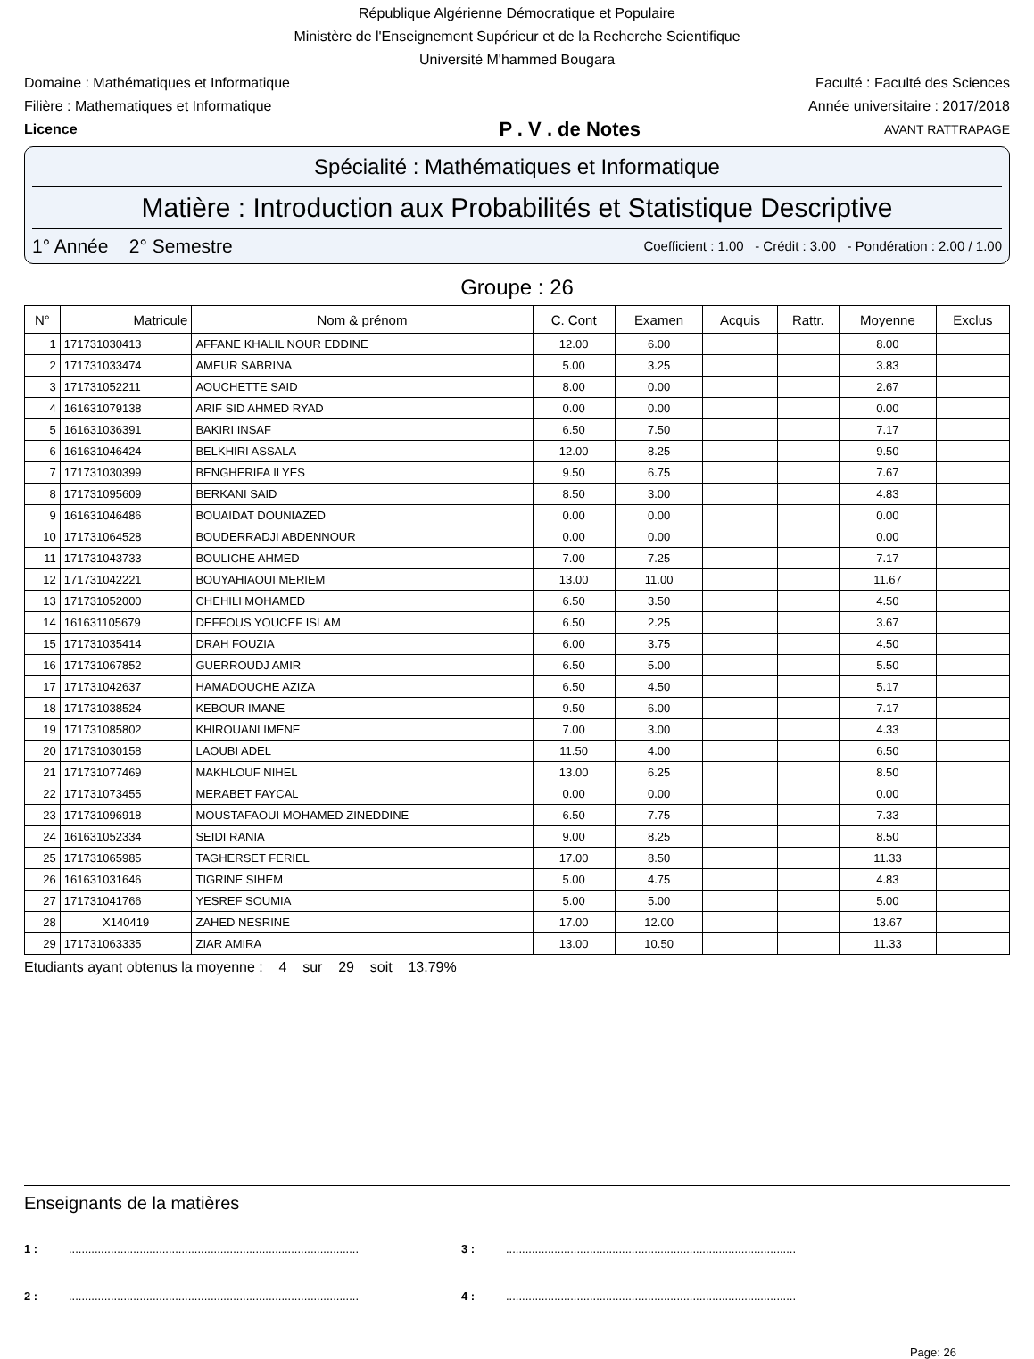République Algérienne Démocratique et Populaire
Ministère de l'Enseignement Supérieur et de la Recherche Scientifique
Université M'hammed Bougara
Domaine : Mathématiques et Informatique Faculté : Faculté des Sciences
Filière : Mathematiques et Informatique Année universitaire : 2017/2018
Licence P . V . de Notes AVANT RATTRAPAGE
Spécialité : Mathématiques et Informatique
Matière : Introduction aux Probabilités et Statistique Descriptive
1° Année 2° Semestre Coefficient : 1.00 - Crédit : 3.00 - Pondération : 2.00 / 1.00
Groupe : 26
| N° | Matricule | Nom & prénom | C. Cont | Examen | Acquis | Rattr. | Moyenne | Exclus |
| --- | --- | --- | --- | --- | --- | --- | --- | --- |
| 1 | 171731030413 | AFFANE KHALIL NOUR EDDINE | 12.00 | 6.00 | | | 8.00 | |
| 2 | 171731033474 | AMEUR SABRINA | 5.00 | 3.25 | | | 3.83 | |
| 3 | 171731052211 | AOUCHETTE SAID | 8.00 | 0.00 | | | 2.67 | |
| 4 | 161631079138 | ARIF SID AHMED RYAD | 0.00 | 0.00 | | | 0.00 | |
| 5 | 161631036391 | BAKIRI INSAF | 6.50 | 7.50 | | | 7.17 | |
| 6 | 161631046424 | BELKHIRI ASSALA | 12.00 | 8.25 | | | 9.50 | |
| 7 | 171731030399 | BENGHERIFA ILYES | 9.50 | 6.75 | | | 7.67 | |
| 8 | 171731095609 | BERKANI SAID | 8.50 | 3.00 | | | 4.83 | |
| 9 | 161631046486 | BOUAIDAT DOUNIAZED | 0.00 | 0.00 | | | 0.00 | |
| 10 | 171731064528 | BOUDERRADJI ABDENNOUR | 0.00 | 0.00 | | | 0.00 | |
| 11 | 171731043733 | BOULICHE AHMED | 7.00 | 7.25 | | | 7.17 | |
| 12 | 171731042221 | BOUYAHIAOUI MERIEM | 13.00 | 11.00 | | | 11.67 | |
| 13 | 171731052000 | CHEHILI MOHAMED | 6.50 | 3.50 | | | 4.50 | |
| 14 | 161631105679 | DEFFOUS YOUCEF ISLAM | 6.50 | 2.25 | | | 3.67 | |
| 15 | 171731035414 | DRAH FOUZIA | 6.00 | 3.75 | | | 4.50 | |
| 16 | 171731067852 | GUERROUDJ AMIR | 6.50 | 5.00 | | | 5.50 | |
| 17 | 171731042637 | HAMADOUCHE AZIZA | 6.50 | 4.50 | | | 5.17 | |
| 18 | 171731038524 | KEBOUR IMANE | 9.50 | 6.00 | | | 7.17 | |
| 19 | 171731085802 | KHIROUANI IMENE | 7.00 | 3.00 | | | 4.33 | |
| 20 | 171731030158 | LAOUBI ADEL | 11.50 | 4.00 | | | 6.50 | |
| 21 | 171731077469 | MAKHLOUF NIHEL | 13.00 | 6.25 | | | 8.50 | |
| 22 | 171731073455 | MERABET FAYCAL | 0.00 | 0.00 | | | 0.00 | |
| 23 | 171731096918 | MOUSTAFAOUI MOHAMED ZINEDDINE | 6.50 | 7.75 | | | 7.33 | |
| 24 | 161631052334 | SEIDI RANIA | 9.00 | 8.25 | | | 8.50 | |
| 25 | 171731065985 | TAGHERSET FERIEL | 17.00 | 8.50 | | | 11.33 | |
| 26 | 161631031646 | TIGRINE SIHEM | 5.00 | 4.75 | | | 4.83 | |
| 27 | 171731041766 | YESREF SOUMIA | 5.00 | 5.00 | | | 5.00 | |
| 28 | X140419 | ZAHED NESRINE | 17.00 | 12.00 | | | 13.67 | |
| 29 | 171731063335 | ZIAR AMIRA | 13.00 | 10.50 | | | 11.33 | |
Etudiants ayant obtenus la moyenne : 4 sur 29 soit 13.79%
Enseignants de la matières
1 :.......................................................................................... 3 :..........................................................................................
2 :.......................................................................................... 4 :..........................................................................................
Page: 26